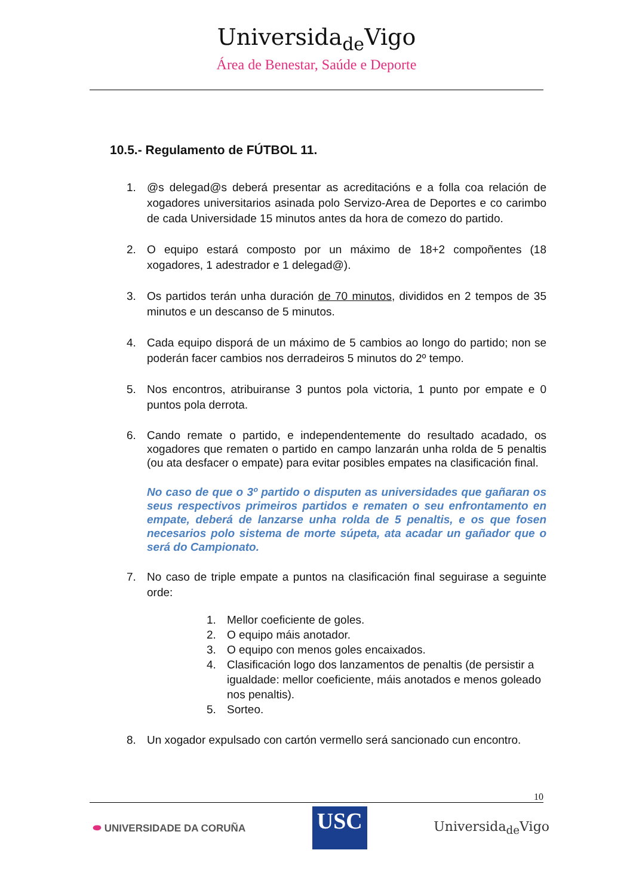Universida<sub>de</sub>Vigo
Área de Benestar, Saúde e Deporte
10.5.- Regulamento de FÚTBOL 11.
1. @s delegad@s deberá presentar as acreditacións e a folla coa relación de xogadores universitarios asinada polo Servizo-Area de Deportes e co carimbo de cada Universidade 15 minutos antes da hora de comezo do partido.
2. O equipo estará composto por un máximo de 18+2 compoñentes (18 xogadores, 1 adestrador e 1 delegad@).
3. Os partidos terán unha duración de 70 minutos, divididos en 2 tempos de 35 minutos e un descanso de 5 minutos.
4. Cada equipo disporá de un máximo de 5 cambios ao longo do partido; non se poderán facer cambios nos derradeiros 5 minutos do 2º tempo.
5. Nos encontros, atribuiranse 3 puntos pola victoria, 1 punto por empate e 0 puntos pola derrota.
6. Cando remate o partido, e independentemente do resultado acadado, os xogadores que rematen o partido en campo lanzarán unha rolda de 5 penaltis (ou ata desfacer o empate) para evitar posibles empates na clasificación final.
No caso de que o 3º partido o disputen as universidades que gañaran os seus respectivos primeiros partidos e rematen o seu enfrontamento en empate, deberá de lanzarse unha rolda de 5 penaltis, e os que fosen necesarios polo sistema de morte súpeta, ata acadar un gañador que o será do Campionato.
7. No caso de triple empate a puntos na clasificación final seguirase a seguinte orde:
1. Mellor coeficiente de goles.
2. O equipo máis anotador.
3. O equipo con menos goles encaixados.
4. Clasificación logo dos lanzamentos de penaltis (de persistir a igualdade: mellor coeficiente, máis anotados e menos goleado nos penaltis).
5. Sorteo.
8. Un xogador expulsado con cartón vermello será sancionado cun encontro.
10
⬬ UNIVERSIDADE DA CORUÑA USC Universida<sub>de</sub>Vigo